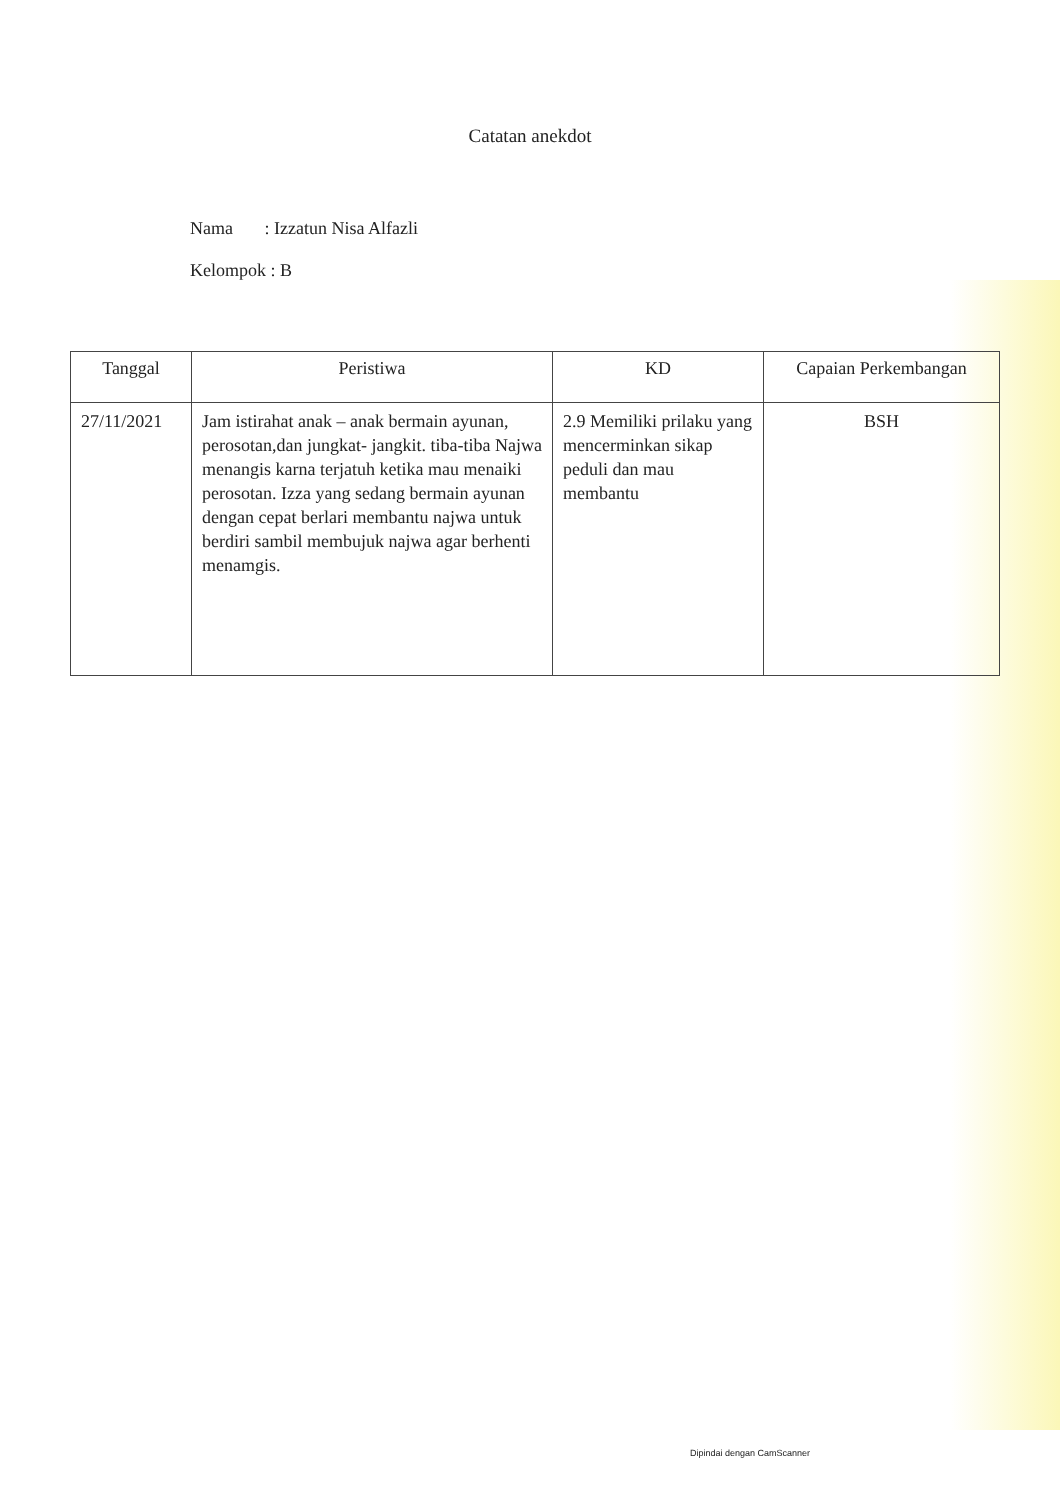Catatan anekdot
Nama : Izzatun Nisa Alfazli
Kelompok : B
| Tanggal | Peristiwa | KD | Capaian Perkembangan |
| --- | --- | --- | --- |
| 27/11/2021 | Jam istirahat anak – anak bermain ayunan, perosotan,dan jungkat- jangkit. tiba-tiba Najwa menangis karna terjatuh ketika mau menaiki perosotan. Izza yang sedang bermain ayunan dengan cepat berlari membantu najwa untuk berdiri sambil membujuk najwa agar berhenti menamgis. | 2.9 Memiliki prilaku yang mencerminkan sikap peduli dan mau membantu | BSH |
Dipindai dengan CamScanner